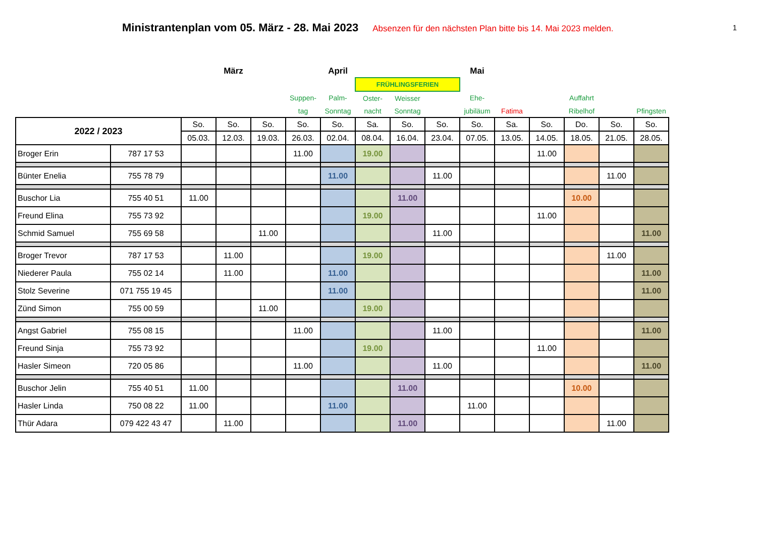Ministrantenplan vom 05. März - 28. Mai 2023 Absenzen für den nächsten Plan bitte bis 14. Mai 2023 melden.
1
| | | | März | | | April | | | | Mai | | | | | |
| | | | | | | | FRÜHLINGSFERIEN | | | | | | | | |
| | | | | | Suppen- | Palm- | Oster- | Weisser | | Ehe- | | | Auffahrt | | |
| | | | | | tag | Sonntag | nacht | Sonntag | | jubiläum | Fatima | | Ribelhof | | Pfingsten |
| 2022 / 2023 | | So. | So. | So. | So. | So. | Sa. | So. | So. | So. | Sa. | So. | Do. | So. | So. |
| | | 05.03. | 12.03. | 19.03. | 26.03. | 02.04. | 08.04. | 16.04. | 23.04. | 07.05. | 13.05. | 14.05. | 18.05. | 21.05. | 28.05. |
| Broger Erin | 787 17 53 | | | | 11.00 | | 19.00 | | | | | 11.00 | | | |
| Bünter Enelia | 755 78 79 | | | | | 11.00 | | | 11.00 | | | | | 11.00 | |
| Buschor Lia | 755 40 51 | 11.00 | | | | | | 11.00 | | | | | 10.00 | | |
| Freund Elina | 755 73 92 | | | | | | 19.00 | | | | | 11.00 | | | |
| Schmid Samuel | 755 69 58 | | | 11.00 | | | | | 11.00 | | | | | | 11.00 |
| Broger Trevor | 787 17 53 | | 11.00 | | | | 19.00 | | | | | | | 11.00 | |
| Niederer Paula | 755 02 14 | | 11.00 | | | 11.00 | | | | | | | | | 11.00 |
| Stolz Severine | 071 755 19 45 | | | | | 11.00 | | | | | | | | | 11.00 |
| Zünd Simon | 755 00 59 | | | 11.00 | | | 19.00 | | | | | | | | |
| Angst Gabriel | 755 08 15 | | | | 11.00 | | | | 11.00 | | | | | | 11.00 |
| Freund Sinja | 755 73 92 | | | | | | 19.00 | | | | | 11.00 | | | |
| Hasler Simeon | 720 05 86 | | | | 11.00 | | | | 11.00 | | | | | | 11.00 |
| Buschor Jelin | 755 40 51 | 11.00 | | | | | | 11.00 | | | | | 10.00 | | |
| Hasler Linda | 750 08 22 | 11.00 | | | | 11.00 | | | | 11.00 | | | | | |
| Thür Adara | 079 422 43 47 | | 11.00 | | | | | 11.00 | | | | | | 11.00 | |